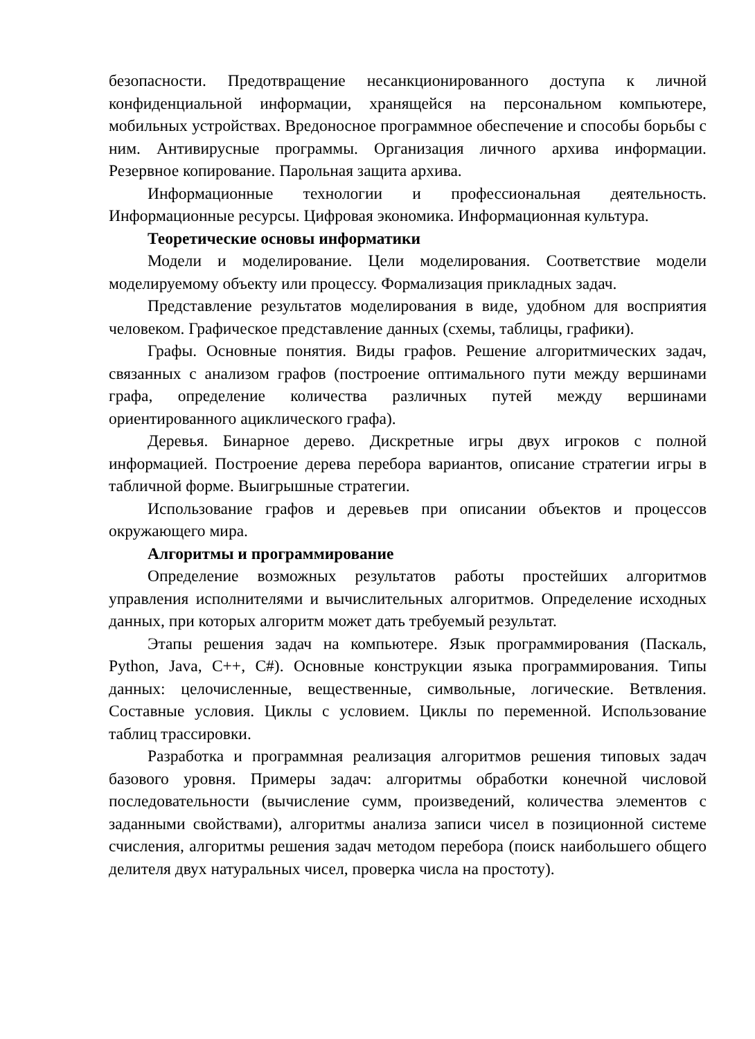безопасности. Предотвращение несанкционированного доступа к личной конфиденциальной информации, хранящейся на персональном компьютере, мобильных устройствах. Вредоносное программное обеспечение и способы борьбы с ним. Антивирусные программы. Организация личного архива информации. Резервное копирование. Парольная защита архива.
Информационные технологии и профессиональная деятельность. Информационные ресурсы. Цифровая экономика. Информационная культура.
Теоретические основы информатики
Модели и моделирование. Цели моделирования. Соответствие модели моделируемому объекту или процессу. Формализация прикладных задач.
Представление результатов моделирования в виде, удобном для восприятия человеком. Графическое представление данных (схемы, таблицы, графики).
Графы. Основные понятия. Виды графов. Решение алгоритмических задач, связанных с анализом графов (построение оптимального пути между вершинами графа, определение количества различных путей между вершинами ориентированного ациклического графа).
Деревья. Бинарное дерево. Дискретные игры двух игроков с полной информацией. Построение дерева перебора вариантов, описание стратегии игры в табличной форме. Выигрышные стратегии.
Использование графов и деревьев при описании объектов и процессов окружающего мира.
Алгоритмы и программирование
Определение возможных результатов работы простейших алгоритмов управления исполнителями и вычислительных алгоритмов. Определение исходных данных, при которых алгоритм может дать требуемый результат.
Этапы решения задач на компьютере. Язык программирования (Паскаль, Python, Java, C++, C#). Основные конструкции языка программирования. Типы данных: целочисленные, вещественные, символьные, логические. Ветвления. Составные условия. Циклы с условием. Циклы по переменной. Использование таблиц трассировки.
Разработка и программная реализация алгоритмов решения типовых задач базового уровня. Примеры задач: алгоритмы обработки конечной числовой последовательности (вычисление сумм, произведений, количества элементов с заданными свойствами), алгоритмы анализа записи чисел в позиционной системе счисления, алгоритмы решения задач методом перебора (поиск наибольшего общего делителя двух натуральных чисел, проверка числа на простоту).